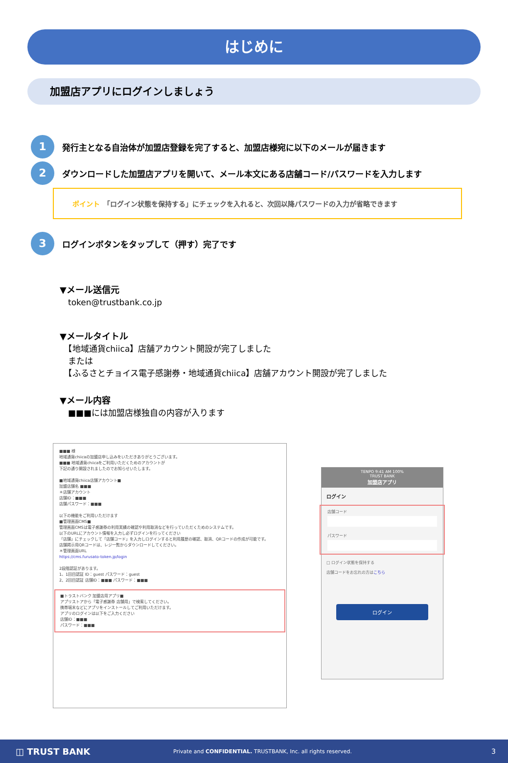はじめに
加盟店アプリにログインしましょう
1 発行主となる自治体が加盟店登録を完了すると、加盟店様宛に以下のメールが届きます
2 ダウンロードした加盟店アプリを開いて、メール本文にある店舗コード/パスワードを入力します
ポイント　「ログイン状態を保持する」にチェックを入れると、次回以降パスワードの入力が省略できます
3 ログインボタンをタップして（押す）完了です
▼メール送信元
　token@trustbank.co.jp
▼メールタイトル
　【地域通貨chiica】店舗アカウント開設が完了しました
　または
　【ふるさとチョイス電子感謝券・地域通貨chiica】店舗アカウント開設が完了しました
▼メール内容
　■■■には加盟店様独自の内容が入ります
■■■ 様
地域通貨chiicaの加盟店申し込みをいただきありがとうございます。
■■■ 地域通貨chiicaをご利用いただくためのアカウントが
下記の通り開設されましたのでお知らせいたします。
■地域通貨chiica店舗アカウント■
加盟店舗名 ■■■
＊店舗アカウント
店舗ID：■■■
店舗パスワード：■■■
以下の機能をご利用いただけます
■管理画面CMS■
管理画面CMSは電子感謝券の利用実績の確認や利用取消などを行っていただくためのシステムです。
以下のURLにアカウント情報を入力し必ずログインを行ってください
「店舗」にチェックして「店舗コード」を入力しログインすると利用履歴の確認、取消、QRコードの作成が可能です。
店舗掲示用QRコードは、レジ一覧からダウンロードしてください。
＊管理画面URL
https://cms.furusato-token.jp/login
2段階認証があります。
1、1回目認証 ID：guest パスワード：guest
2、2回目認証 店舗ID：■■■ パスワード：■■■
■トラストバンク 加盟店用アプリ■
アプリストアから「電子感謝券 店舗用」で検索してください。
携帯端末などにアプリをインストールしてご利用いただけます。
アプリのログインは以下をご入力ください
店舗ID：■■■
パスワード：■■■
TENPO 9:41 AM 100%
TRUST BANK
加盟店アプリ
ログイン
店舗コード
パスワード
□ ログイン状態を保持する
店舗コードをお忘れの方はこちら
ログイン
◫ TRUST BANK Private and CONFIDENTIAL. TRUSTBANK, Inc. all rights reserved. 3